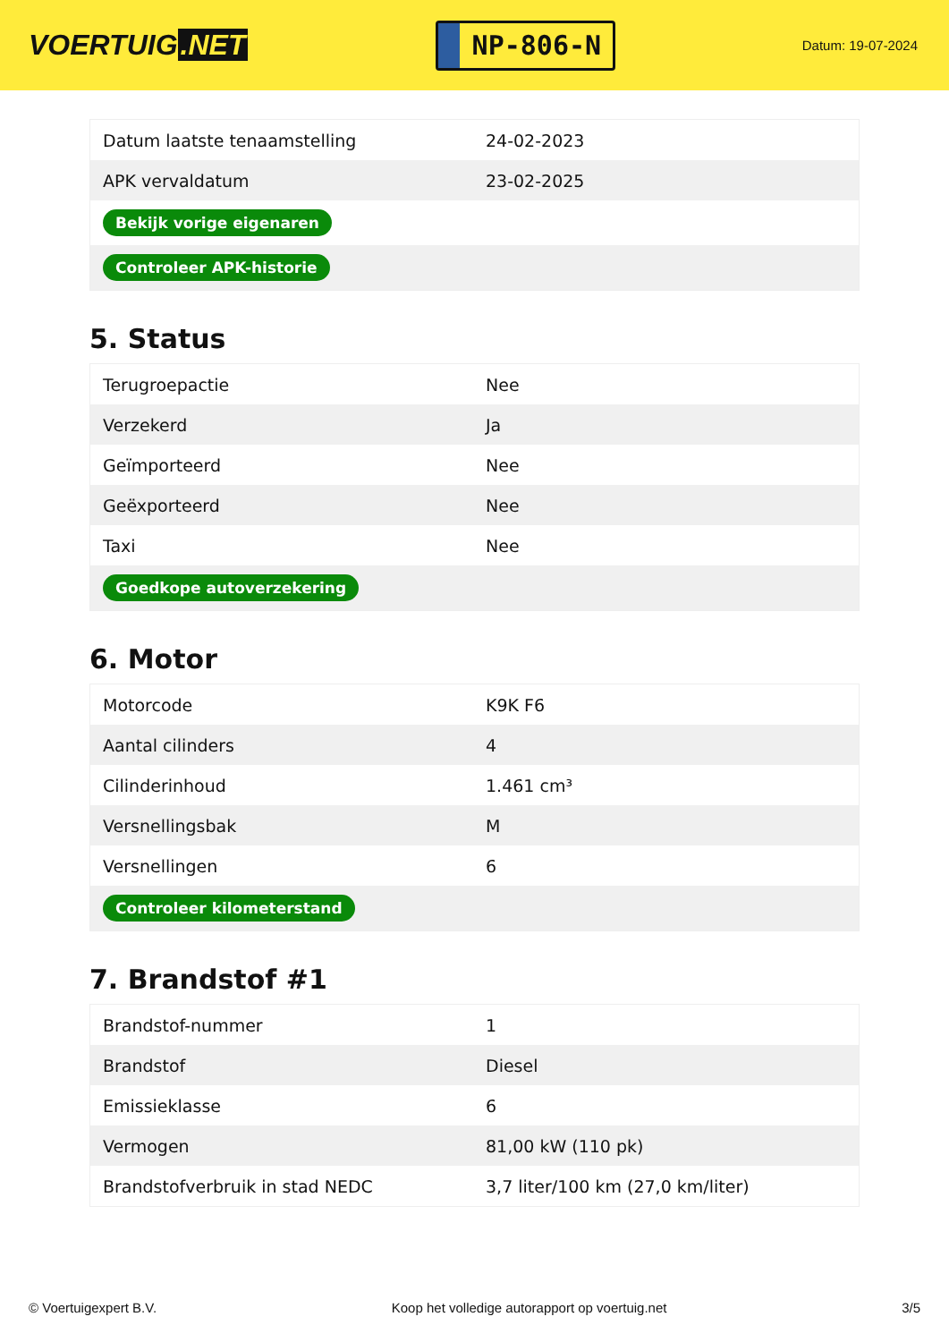VOERTUIG.NET
NP-806-N
Datum: 19-07-2024
| Datum laatste tenaamstelling | 24-02-2023 |
| APK vervaldatum | 23-02-2025 |
| Bekijk vorige eigenaren | |
| Controleer APK-historie | |
5. Status
| Terugroepactie | Nee |
| Verzekerd | Ja |
| Geïmporteerd | Nee |
| Geëxporteerd | Nee |
| Taxi | Nee |
| Goedkope autoverzekering | |
6. Motor
| Motorcode | K9K F6 |
| Aantal cilinders | 4 |
| Cilinderinhoud | 1.461 cm³ |
| Versnellingsbak | M |
| Versnellingen | 6 |
| Controleer kilometerstand | |
7. Brandstof #1
| Brandstof-nummer | 1 |
| Brandstof | Diesel |
| Emissieklasse | 6 |
| Vermogen | 81,00 kW (110 pk) |
| Brandstofverbruik in stad NEDC | 3,7 liter/100 km (27,0 km/liter) |
© Voertuigexpert B.V. Koop het volledige autorapport op voertuig.net 3/5